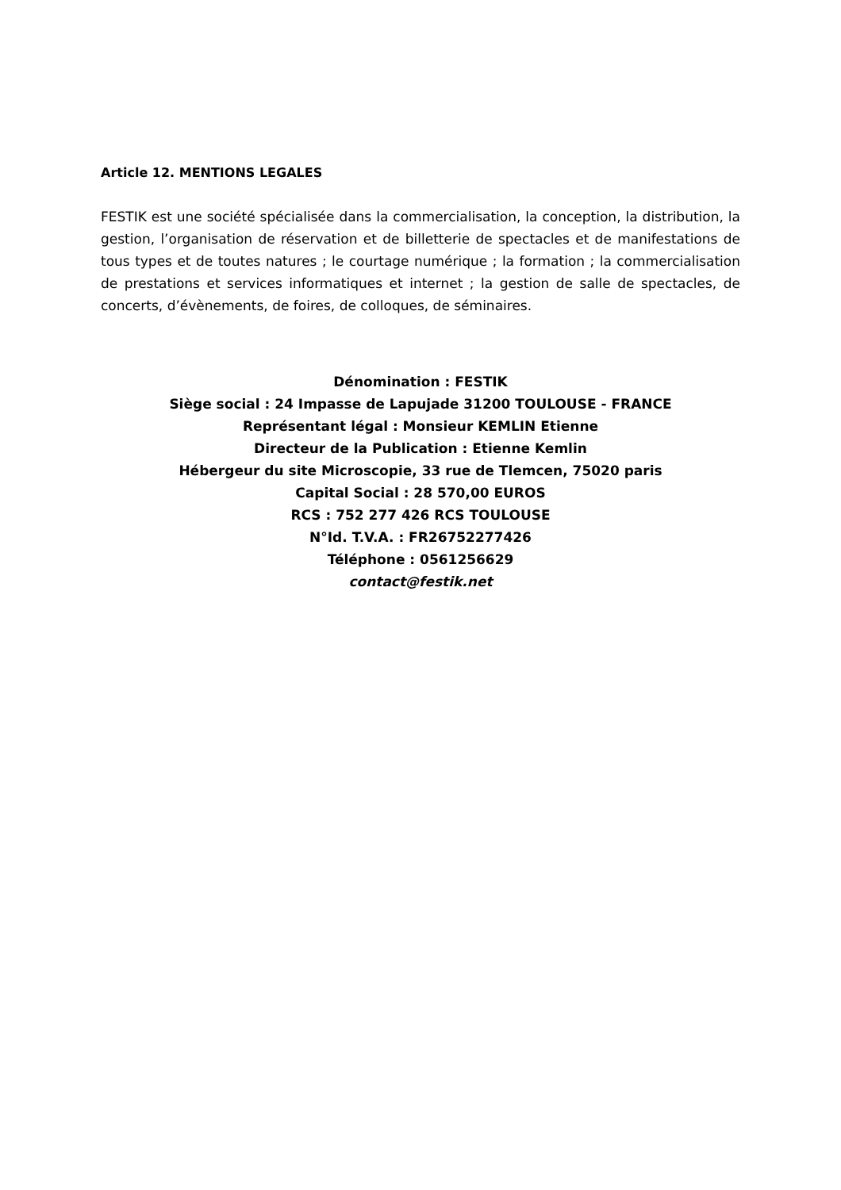Article 12. MENTIONS LEGALES
FESTIK est une société spécialisée dans la commercialisation, la conception, la distribution, la gestion, l’organisation de réservation et de billetterie de spectacles et de manifestations de tous types et de toutes natures ; le courtage numérique ; la formation ; la commercialisation de prestations et services informatiques et internet ; la gestion de salle de spectacles, de concerts, d’évènements, de foires, de colloques, de séminaires.
Dénomination : FESTIK
Siège social : 24 Impasse de Lapujade 31200 TOULOUSE - FRANCE
Représentant légal : Monsieur KEMLIN Etienne
Directeur de la Publication : Etienne Kemlin
Hébergeur du site Microscopie, 33 rue de Tlemcen, 75020 paris
Capital Social : 28 570,00 EUROS
RCS : 752 277 426 RCS TOULOUSE
N°Id. T.V.A. : FR26752277426
Téléphone : 0561256629
contact@festik.net